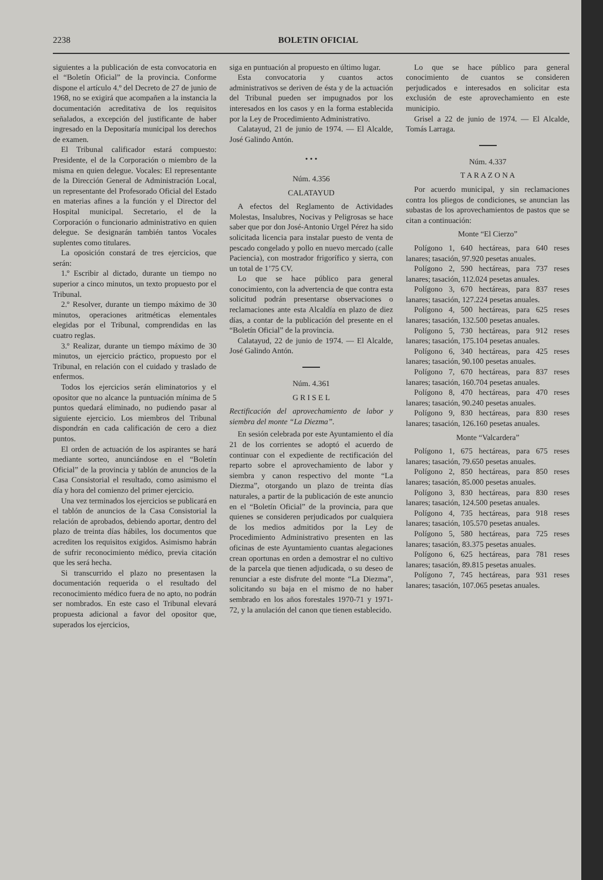2238 BOLETIN OFICIAL
siguientes a la publicación de esta convocatoria en el “Boletín Oficial” de la provincia. Conforme dispone el artículo 4.º del Decreto de 27 de junio de 1968, no se exigirá que acompañen a la instancia la documentación acreditativa de los requisitos señalados, a excepción del justificante de haber ingresado en la Depositaría municipal los derechos de examen.
El Tribunal calificador estará compuesto: Presidente, el de la Corporación o miembro de la misma en quien delegue. Vocales: El representante de la Dirección General de Administración Local, un representante del Profesorado Oficial del Estado en materias afines a la función y el Director del Hospital municipal. Secretario, el de la Corporación o funcionario administrativo en quien delegue. Se designarán también tantos Vocales suplentes como titulares.
La oposición constará de tres ejercicios, que serán:
1.º Escribir al dictado, durante un tiempo no superior a cinco minutos, un texto propuesto por el Tribunal.
2.º Resolver, durante un tiempo máximo de 30 minutos, operaciones aritméticas elementales elegidas por el Tribunal, comprendidas en las cuatro reglas.
3.º Realizar, durante un tiempo máximo de 30 minutos, un ejercicio práctico, propuesto por el Tribunal, en relación con el cuidado y traslado de enfermos.
Todos los ejercicios serán eliminatorios y el opositor que no alcance la puntuación mínima de 5 puntos quedará eliminado, no pudiendo pasar al siguiente ejercicio. Los miembros del Tribunal dispondrán en cada calificación de cero a diez puntos.
El orden de actuación de los aspirantes se hará mediante sorteo, anunciándose en el “Boletín Oficial” de la provincia y tablón de anuncios de la Casa Consistorial el resultado, como asimismo el día y hora del comienzo del primer ejercicio.
Una vez terminados los ejercicios se publicará en el tablón de anuncios de la Casa Consistorial la relación de aprobados, debiendo aportar, dentro del plazo de treinta días hábiles, los documentos que acrediten los requisitos exigidos. Asimismo habrán de sufrir reconocimiento médico, previa citación que les será hecha.
Si transcurrido el plazo no presentasen la documentación requerida o el resultado del reconocimiento médico fuera de no apto, no podrán ser nombrados. En este caso el Tribunal elevará propuesta adicional a favor del opositor que, superados los ejercicios,
siga en puntuación al propuesto en último lugar.
Esta convocatoria y cuantos actos administrativos se deriven de ésta y de la actuación del Tribunal pueden ser impugnados por los interesados en los casos y en la forma establecida por la Ley de Procedimiento Administrativo.
Calatayud, 21 de junio de 1974. — El Alcalde, José Galindo Antón.
• • •
Núm. 4.356
CALATAYUD
A efectos del Reglamento de Actividades Molestas, Insalubres, Nocivas y Peligrosas se hace saber que por don José-Antonio Urgel Pérez ha sido solicitada licencia para instalar puesto de venta de pescado congelado y pollo en nuevo mercado (calle Paciencia), con mostrador frigorífico y sierra, con un total de 1’75 CV.
Lo que se hace público para general conocimiento, con la advertencia de que contra esta solicitud podrán presentarse observaciones o reclamaciones ante esta Alcaldía en plazo de diez días, a contar de la publicación del presente en el “Boletín Oficial” de la provincia.
Calatayud, 22 de junio de 1974. — El Alcalde, José Galindo Antón.
Núm. 4.361
G R I S E L
Rectificación del aprovechamiento de labor y siembra del monte “La Diezma”.
En sesión celebrada por este Ayuntamiento el día 21 de los corrientes se adoptó el acuerdo de continuar con el expediente de rectificación del reparto sobre el aprovechamiento de labor y siembra y canon respectivo del monte “La Diezma”, otorgando un plazo de treinta días naturales, a partir de la publicación de este anuncio en el “Boletín Oficial” de la provincia, para que quienes se consideren perjudicados por cualquiera de los medios admitidos por la Ley de Procedimiento Administrativo presenten en las oficinas de este Ayuntamiento cuantas alegaciones crean oportunas en orden a demostrar el no cultivo de la parcela que tienen adjudicada, o su deseo de renunciar a este disfrute del monte “La Diezma”, solicitando su baja en el mismo de no haber sembrado en los años forestales 1970-71 y 1971-72, y la anulación del canon que tienen establecido.
Lo que se hace público para general conocimiento de cuantos se consideren perjudicados e interesados en solicitar esta exclusión de este aprovechamiento en este municipio.
Grisel a 22 de junio de 1974. — El Alcalde, Tomás Larraga.
Núm. 4.337
T A R A Z O N A
Por acuerdo municipal, y sin reclamaciones contra los pliegos de condiciones, se anuncian las subastas de los aprovechamientos de pastos que se citan a continuación:
Monte “El Cierzo”
Polígono 1, 640 hectáreas, para 640 reses lanares; tasación, 97.920 pesetas anuales.
Polígono 2, 590 hectáreas, para 737 reses lanares; tasación, 112.024 pesetas anuales.
Polígono 3, 670 hectáreas, para 837 reses lanares; tasación, 127.224 pesetas anuales.
Polígono 4, 500 hectáreas, para 625 reses lanares; tasación, 132.500 pesetas anuales.
Polígono 5, 730 hectáreas, para 912 reses lanares; tasación, 175.104 pesetas anuales.
Polígono 6, 340 hectáreas, para 425 reses lanares; tasación, 90.100 pesetas anuales.
Polígono 7, 670 hectáreas, para 837 reses lanares; tasación, 160.704 pesetas anuales.
Polígono 8, 470 hectáreas, para 470 reses lanares; tasación, 90.240 pesetas anuales.
Polígono 9, 830 hectáreas, para 830 reses lanares; tasación, 126.160 pesetas anuales.
Monte “Valcardera”
Polígono 1, 675 hectáreas, para 675 reses lanares; tasación, 79.650 pesetas anuales.
Polígono 2, 850 hectáreas, para 850 reses lanares; tasación, 85.000 pesetas anuales.
Polígono 3, 830 hectáreas, para 830 reses lanares; tasación, 124.500 pesetas anuales.
Polígono 4, 735 hectáreas, para 918 reses lanares; tasación, 105.570 pesetas anuales.
Polígono 5, 580 hectáreas, para 725 reses lanares; tasación, 83.375 pesetas anuales.
Polígono 6, 625 hectáreas, para 781 reses lanares; tasación, 89.815 pesetas anuales.
Polígono 7, 745 hectáreas, para 931 reses lanares; tasación, 107.065 pesetas anuales.